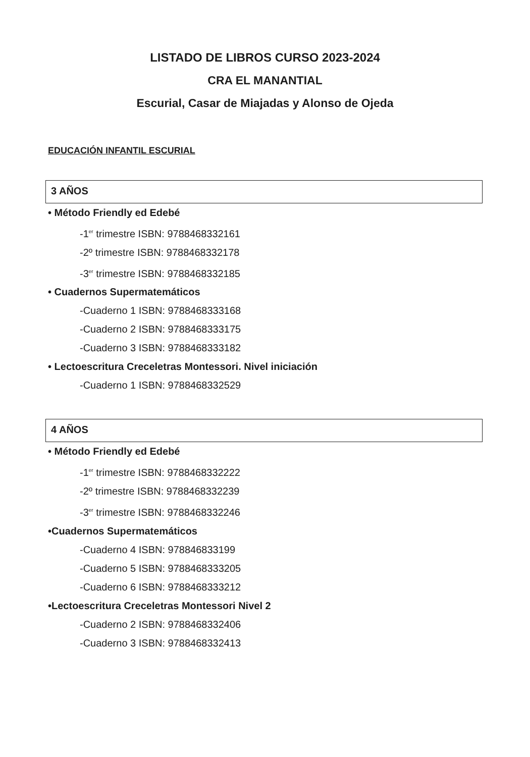LISTADO DE LIBROS CURSO 2023-2024
CRA EL MANANTIAL
Escurial, Casar de Miajadas y Alonso de Ojeda
EDUCACIÓN INFANTIL ESCURIAL
3 AÑOS
• Método Friendly ed Edebé
-1<sup>er</sup> trimestre ISBN: 9788468332161
-2º trimestre ISBN: 9788468332178
-3<sup>er</sup> trimestre ISBN: 9788468332185
• Cuadernos Supermatemáticos
-Cuaderno 1 ISBN: 9788468333168
-Cuaderno 2 ISBN: 9788468333175
-Cuaderno 3 ISBN: 9788468333182
• Lectoescritura Creceletras Montessori. Nivel iniciación
-Cuaderno 1 ISBN: 9788468332529
4 AÑOS
• Método Friendly ed Edebé
-1<sup>er</sup> trimestre ISBN: 9788468332222
-2º trimestre ISBN: 9788468332239
-3<sup>er</sup> trimestre ISBN: 9788468332246
•Cuadernos Supermatemáticos
-Cuaderno 4 ISBN: 978846833199
-Cuaderno 5 ISBN: 9788468333205
-Cuaderno 6 ISBN: 9788468333212
•Lectoescritura Creceletras Montessori Nivel 2
-Cuaderno 2 ISBN: 9788468332406
-Cuaderno 3 ISBN: 9788468332413